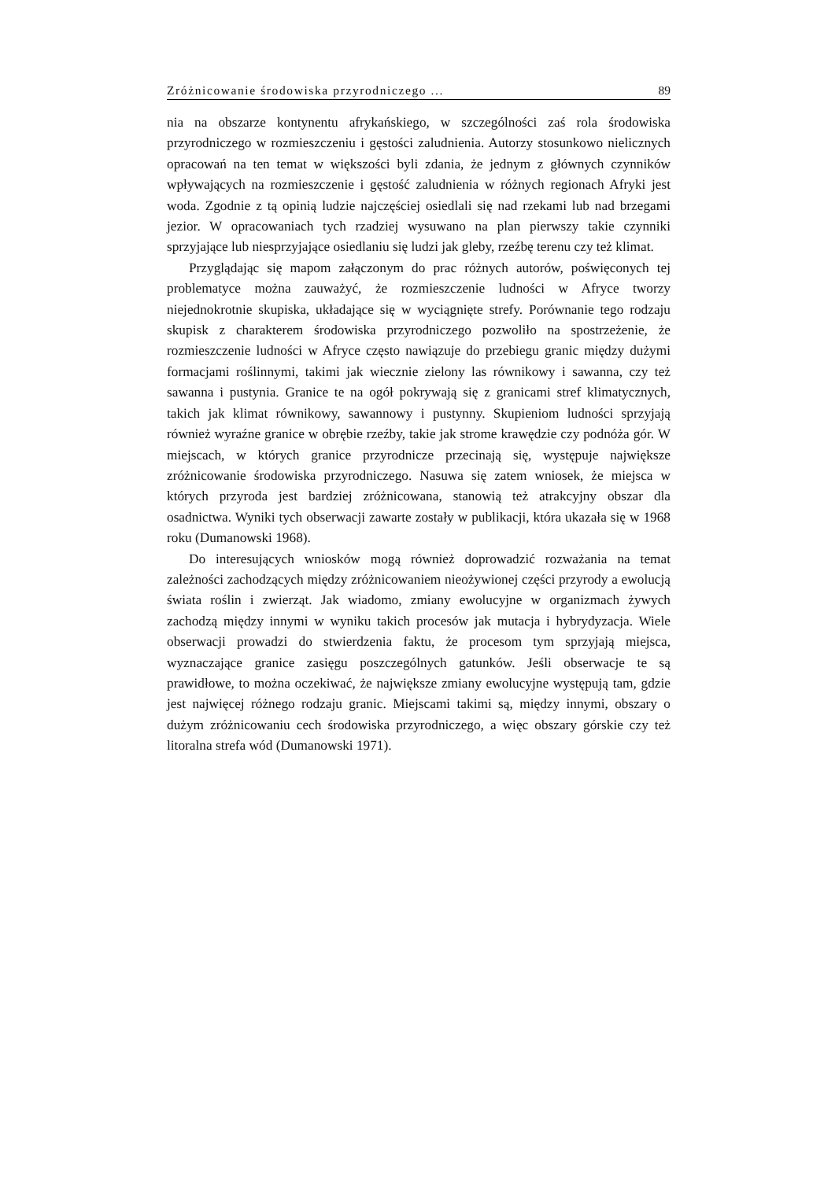Zróżnicowanie środowiska przyrodniczego ... 89
nia na obszarze kontynentu afrykańskiego, w szczególności zaś rola środowiska przyrodniczego w rozmieszczeniu i gęstości zaludnienia. Autorzy stosunkowo nielicznych opracowań na ten temat w większości byli zdania, że jednym z głównych czynników wpływających na rozmieszczenie i gęstość zaludnienia w różnych regionach Afryki jest woda. Zgodnie z tą opinią ludzie najczęściej osiedlali się nad rzekami lub nad brzegami jezior. W opracowaniach tych rzadziej wysuwano na plan pierwszy takie czynniki sprzyjające lub niesprzyjające osiedlaniu się ludzi jak gleby, rzeźbę terenu czy też klimat.
Przyglądając się mapom załączonym do prac różnych autorów, poświęconych tej problematyce można zauważyć, że rozmieszczenie ludności w Afryce tworzy niejednokrotnie skupiska, układające się w wyciągnięte strefy. Porównanie tego rodzaju skupisk z charakterem środowiska przyrodniczego pozwoliło na spostrzeżenie, że rozmieszczenie ludności w Afryce często nawiązuje do przebiegu granic między dużymi formacjami roślinnymi, takimi jak wiecznie zielony las równikowy i sawanna, czy też sawanna i pustynia. Granice te na ogół pokrywają się z granicami stref klimatycznych, takich jak klimat równikowy, sawannowy i pustynny. Skupieniom ludności sprzyjają również wyraźne granice w obrębie rzeźby, takie jak strome krawędzie czy podnóża gór. W miejscach, w których granice przyrodnicze przecinają się, występuje największe zróżnicowanie środowiska przyrodniczego. Nasuwa się zatem wniosek, że miejsca w których przyroda jest bardziej zróżnicowana, stanowią też atrakcyjny obszar dla osadnictwa. Wyniki tych obserwacji zawarte zostały w publikacji, która ukazała się w 1968 roku (Dumanowski 1968).
Do interesujących wniosków mogą również doprowadzić rozważania na temat zależności zachodzących między zróżnicowaniem nieożywionej części przyrody a ewolucją świata roślin i zwierząt. Jak wiadomo, zmiany ewolucyjne w organizmach żywych zachodzą między innymi w wyniku takich procesów jak mutacja i hybrydyzacja. Wiele obserwacji prowadzi do stwierdzenia faktu, że procesom tym sprzyjają miejsca, wyznaczające granice zasięgu poszczególnych gatunków. Jeśli obserwacje te są prawidłowe, to można oczekiwać, że największe zmiany ewolucyjne występują tam, gdzie jest najwięcej różnego rodzaju granic. Miejscami takimi są, między innymi, obszary o dużym zróżnicowaniu cech środowiska przyrodniczego, a więc obszary górskie czy też litoralna strefa wód (Dumanowski 1971).